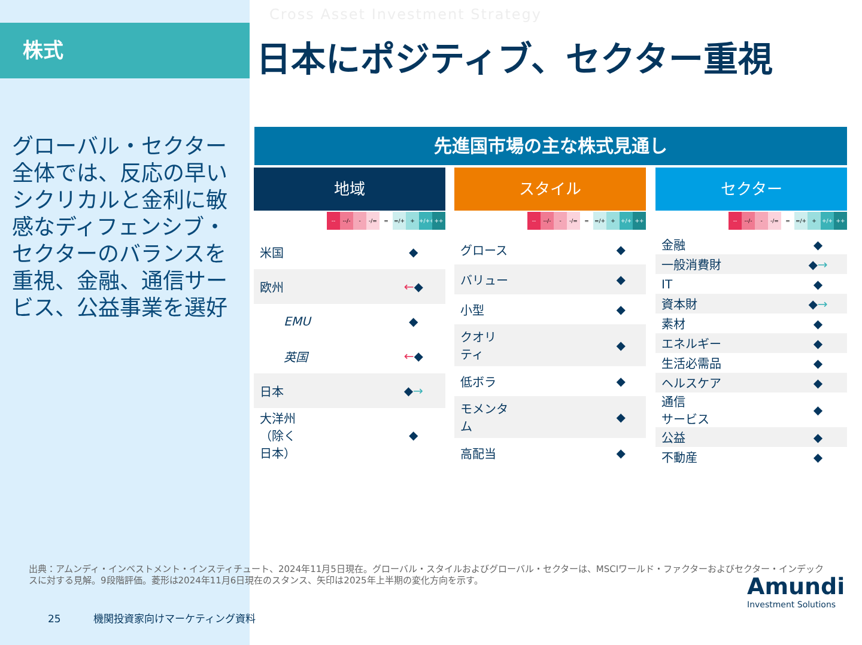株式
Cross Asset Investment Strategy
日本にポジティブ、セクター重視
グローバル・セクター全体では、反応の早いシクリカルと金利に敏感なディフェンシブ・セクターのバランスを重視、金融、通信サービス、公益事業を選好
先進国市場の主な株式見通し
地域
-- --/- - -/= = =/+ + +/++ ++
| 米国 | ◆ |
| 欧州 | ← ◆ |
| EMU | ◆ |
| 英国 | ← ◆ |
| 日本 | ◆ → |
| 大洋州 （除く 日本） | ◆ |
スタイル
-- --/- - -/= = =/+ + +/+ + ++
| グロース | ◆ |
| バリュー | ◆ |
| 小型 | ◆ |
| クオリ ティ | ◆ |
| 低ボラ | ◆ |
| モメンタ ム | ◆ |
| 高配当 | ◆ |
セクター
-- --/- - -/= = =/+ + +/+ + ++
| 金融 | ◆ |
| 一般消費財 | ◆ → |
| IT | ◆ |
| 資本財 | ◆ → |
| 素材 | ◆ |
| エネルギー | ◆ |
| 生活必需品 | ◆ |
| ヘルスケア | ◆ |
| 通信 サービス | ◆ |
| 公益 | ◆ |
| 不動産 | ◆ |
出典：アムンディ・インベストメント・インスティチュート、2024年11月5日現在。グローバル・スタイルおよびグローバル・セクターは、MSCIワールド・ファクターおよびセクター・インデックスに対する見解。9段階評価。菱形は2024年11月6日現在のスタンス、矢印は2025年上半期の変化方向を示す。
25 機関投資家向けマーケティング資料
Amundi
Investment Solutions